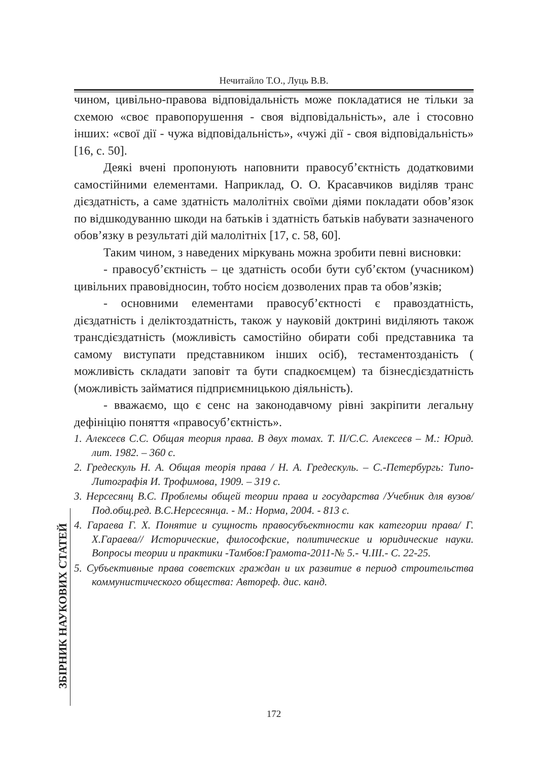Нечитайло Т.О., Луць В.В.
чином, цивільно-правова відповідальність може покладатися не тільки за схемою «своє правопорушення - своя відповідальність», але і стосовно інших: «свої дії - чужа відповідальність», «чужі дії - своя відповідальність» [16, с. 50].
Деякі вчені пропонують наповнити правосуб’єктність додатковими самостійними елементами. Наприклад, О. О. Красавчиков виділяв транс дієздатність, а саме здатність малолітніх своїми діями покладати обов’язок по відшкодуванню шкоди на батьків і здатність батьків набувати зазначеного обов’язку в результаті дій малолітніх [17, с. 58, 60].
Таким чином, з наведених міркувань можна зробити певні висновки:
- правосуб’єктність – це здатність особи бути суб’єктом (учасником) цивільних правовідносин, тобто носієм дозволених прав та обов’язків;
- основними елементами правосуб’єктності є правоздатність, дієздатність і деліктоздатність, також у науковій доктрині виділяють також трансдієздатність (можливість самостійно обирати собі представника та самому виступати представником інших осіб), тестаментозданість ( можливість складати заповіт та бути спадкоємцем) та бізнесдієздатність (можливість займатися підприємницькою діяльність).
- вважаємо, що є сенс на законодавчому рівні закріпити легальну дефініцію поняття «правосуб’єктність».
1. Алексеєв С.С. Общая теория права. В двух томах. Т. II/С.С. Алексеєв – М.: Юрид. лит. 1982. – 360 с.
2. Гредескуль Н. А. Общая теорія права / Н. А. Гредескуль. – С.-Петербургь: Типо-Литографія И. Трофимова, 1909. – 319 с.
3. Нерсесянц В.С. Проблемы общей теории права и государства /Учебник для вузов/ Под.общ.ред. В.С.Нерсесянца. - М.: Норма, 2004. - 813 с.
4. Гараева Г. Х. Понятие и сущность правосубъектности как категории права/ Г. Х.Гараева// Исторические, философские, политические и юридические науки. Вопросы теории и практики -Тамбов:Грамота-2011-№ 5.- Ч.III.- С. 22-25.
5. Субъективные права советских граждан и их развитие в период строительства коммунистического общества: Автореф. дис. канд.
ЗБІРНИК НАУКОВИХ СТАТЕЙ
172